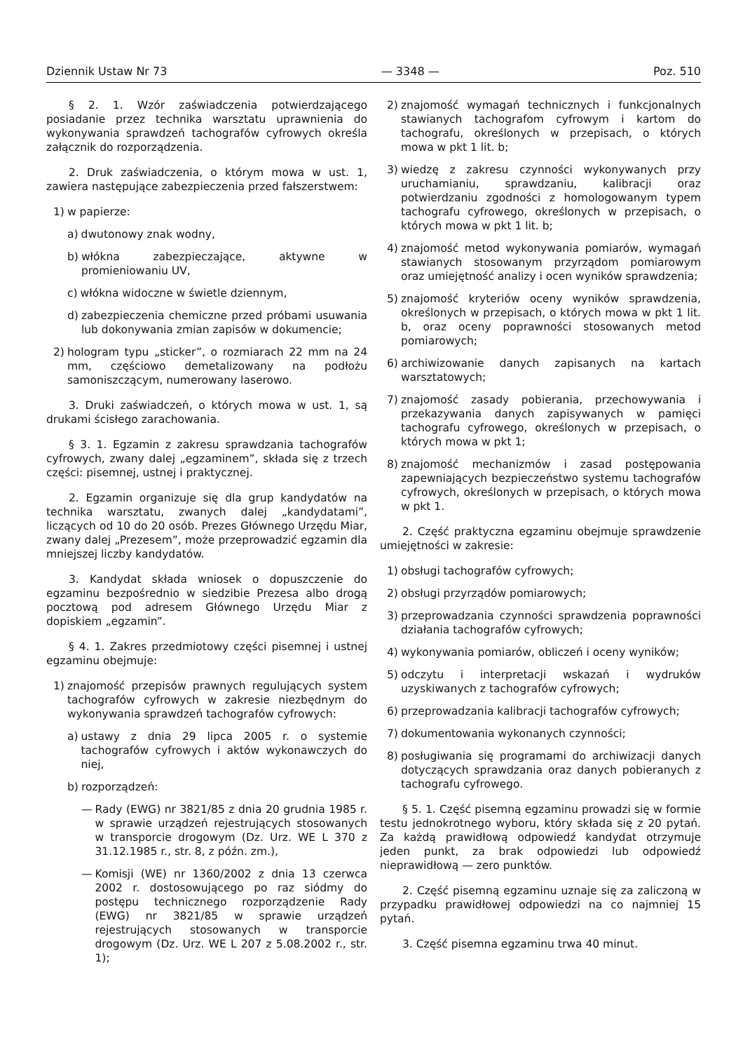Dziennik Ustaw Nr 73 — 3348 — Poz. 510
§ 2. 1. Wzór zaświadczenia potwierdzającego posiadanie przez technika warsztatu uprawnienia do wykonywania sprawdzeń tachografów cyfrowych określa załącznik do rozporządzenia.
2. Druk zaświadczenia, o którym mowa w ust. 1, zawiera następujące zabezpieczenia przed fałszerstwem:
1) w papierze:
a) dwutonowy znak wodny,
b) włókna zabezpieczające, aktywne w promieniowaniu UV,
c) włókna widoczne w świetle dziennym,
d) zabezpieczenia chemiczne przed próbami usuwania lub dokonywania zmian zapisów w dokumencie;
2) hologram typu „sticker”, o rozmiarach 22 mm na 24 mm, częściowo demetalizowany na podłożu samoniszczącym, numerowany laserowo.
3. Druki zaświadczeń, o których mowa w ust. 1, są drukami ścisłego zarachowania.
§ 3. 1. Egzamin z zakresu sprawdzania tachografów cyfrowych, zwany dalej „egzaminem”, składa się z trzech części: pisemnej, ustnej i praktycznej.
2. Egzamin organizuje się dla grup kandydatów na technika warsztatu, zwanych dalej „kandydatami”, liczących od 10 do 20 osób. Prezes Głównego Urzędu Miar, zwany dalej „Prezesem”, może przeprowadzić egzamin dla mniejszej liczby kandydatów.
3. Kandydat składa wniosek o dopuszczenie do egzaminu bezpośrednio w siedzibie Prezesa albo drogą pocztową pod adresem Głównego Urzędu Miar z dopiskiem „egzamin”.
§ 4. 1. Zakres przedmiotowy części pisemnej i ustnej egzaminu obejmuje:
1) znajomość przepisów prawnych regulujących system tachografów cyfrowych w zakresie niezbędnym do wykonywania sprawdzeń tachografów cyfrowych:
a) ustawy z dnia 29 lipca 2005 r. o systemie tachografów cyfrowych i aktów wykonawczych do niej,
b) rozporządzeń:
— Rady (EWG) nr 3821/85 z dnia 20 grudnia 1985 r. w sprawie urządzeń rejestrujących stosowanych w transporcie drogowym (Dz. Urz. WE L 370 z 31.12.1985 r., str. 8, z późn. zm.),
— Komisji (WE) nr 1360/2002 z dnia 13 czerwca 2002 r. dostosowującego po raz siódmy do postępu technicznego rozporządzenie Rady (EWG) nr 3821/85 w sprawie urządzeń rejestrujących stosowanych w transporcie drogowym (Dz. Urz. WE L 207 z 5.08.2002 r., str. 1);
2) znajomość wymagań technicznych i funkcjonalnych stawianych tachografom cyfrowym i kartom do tachografu, określonych w przepisach, o których mowa w pkt 1 lit. b;
3) wiedzę z zakresu czynności wykonywanych przy uruchamianiu, sprawdzaniu, kalibracji oraz potwierdzaniu zgodności z homologowanym typem tachografu cyfrowego, określonych w przepisach, o których mowa w pkt 1 lit. b;
4) znajomość metod wykonywania pomiarów, wymagań stawianych stosowanym przyrządom pomiarowym oraz umiejętność analizy i ocen wyników sprawdzenia;
5) znajomość kryteriów oceny wyników sprawdzenia, określonych w przepisach, o których mowa w pkt 1 lit. b, oraz oceny poprawności stosowanych metod pomiarowych;
6) archiwizowanie danych zapisanych na kartach warsztatowych;
7) znajomość zasady pobierania, przechowywania i przekazywania danych zapisywanych w pamięci tachografu cyfrowego, określonych w przepisach, o których mowa w pkt 1;
8) znajomość mechanizmów i zasad postępowania zapewniających bezpieczeństwo systemu tachografów cyfrowych, określonych w przepisach, o których mowa w pkt 1.
2. Część praktyczna egzaminu obejmuje sprawdzenie umiejętności w zakresie:
1) obsługi tachografów cyfrowych;
2) obsługi przyrządów pomiarowych;
3) przeprowadzania czynności sprawdzenia poprawności działania tachografów cyfrowych;
4) wykonywania pomiarów, obliczeń i oceny wyników;
5) odczytu i interpretacji wskazań i wydruków uzyskiwanych z tachografów cyfrowych;
6) przeprowadzania kalibracji tachografów cyfrowych;
7) dokumentowania wykonanych czynności;
8) posługiwania się programami do archiwizacji danych dotyczących sprawdzania oraz danych pobieranych z tachografu cyfrowego.
§ 5. 1. Część pisemną egzaminu prowadzi się w formie testu jednokrotnego wyboru, który składa się z 20 pytań. Za każdą prawidłową odpowiedź kandydat otrzymuje jeden punkt, za brak odpowiedzi lub odpowiedź nieprawidłową — zero punktów.
2. Część pisemną egzaminu uznaje się za zaliczoną w przypadku prawidłowej odpowiedzi na co najmniej 15 pytań.
3. Część pisemna egzaminu trwa 40 minut.